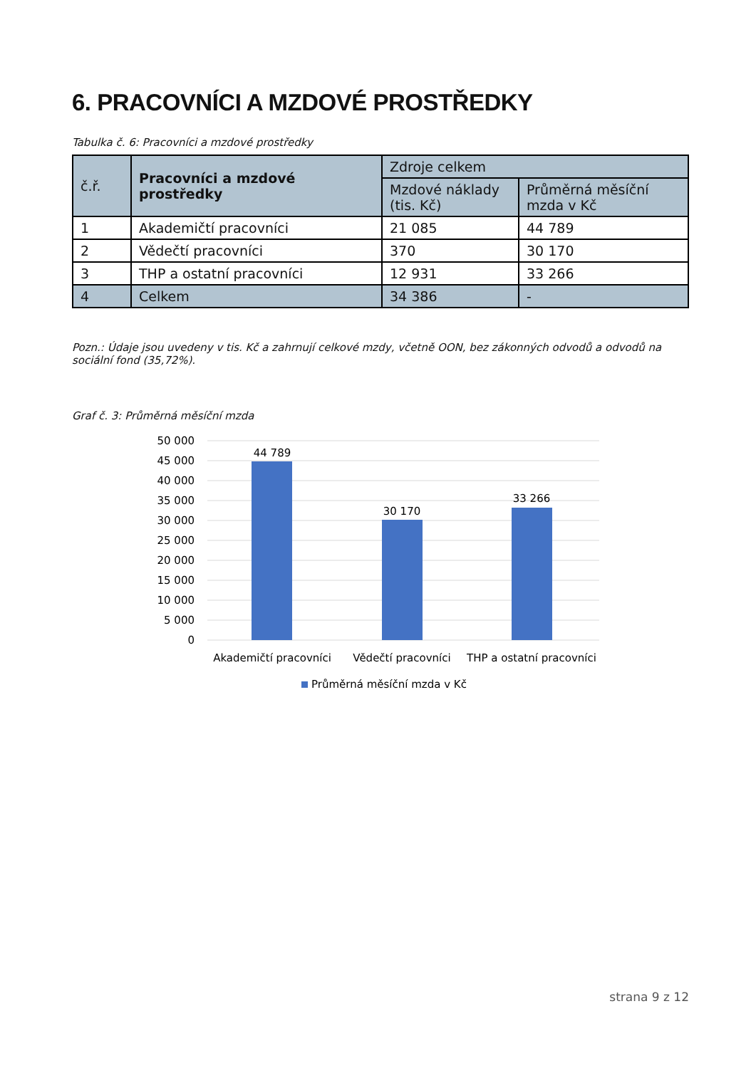6. PRACOVNÍCI A MZDOVÉ PROSTŘEDKY
Tabulka č. 6: Pracovníci a mzdové prostředky
| č.ř. | Pracovníci a mzdové prostředky | Zdroje celkem | |
| --- | --- | --- | --- |
| | | Mzdové náklady (tis. Kč) | Průměrná měsíční mzda v Kč |
| 1 | Akademičtí pracovníci | 21 085 | 44 789 |
| 2 | Vědečtí pracovníci | 370 | 30 170 |
| 3 | THP a ostatní pracovníci | 12 931 | 33 266 |
| 4 | Celkem | 34 386 | - |
Pozn.: Údaje jsou uvedeny v tis. Kč a zahrnují celkové mzdy, včetně OON, bez zákonných odvodů a odvodů na sociální fond (35,72%).
Graf č. 3: Průměrná měsíční mzda
50 000
45 000
40 000
35 000
30 000
25 000
20 000
15 000
10 000
5 000
0
44 789
30 170
33 266
Akademičtí pracovníci
Vědečtí pracovníci
THP a ostatní pracovníci
Průměrná měsíční mzda v Kč
strana 9 z 12